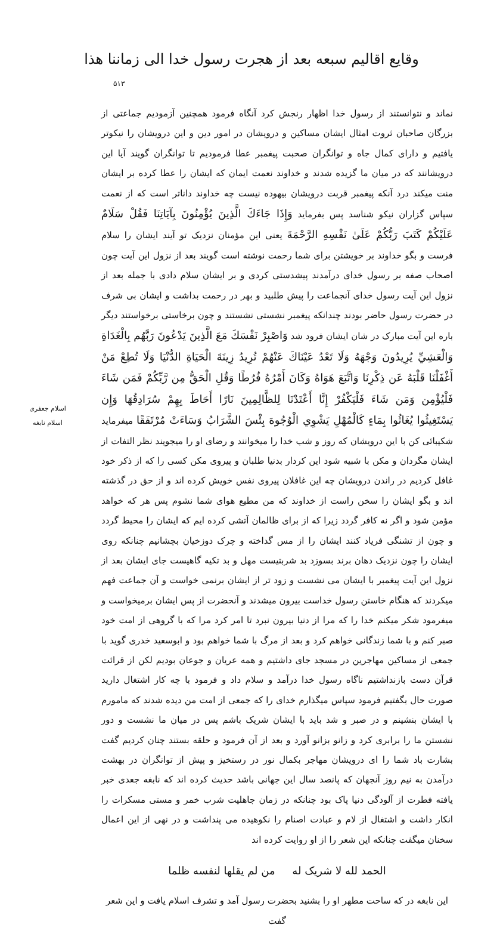وقایع اقالیم سبعه بعد از هجرت رسول خدا الی زماننا هذا
۵۱۳
اسلام جعفری
اسلام نابغه
نماند و نتوانستند از رسول خدا اظهار رنجش کرد آنگاه فرمود همچنین آزمودیم جماعتی از بزرگان صاحبان ثروت امثال ایشان مساکین و درویشان در امور دین و این درویشان را نیکوتر یافتیم و دارای کمال جاه و توانگران صحبت پیغمبر عطا فرمودیم تا توانگران گویند آیا این درویشانند که در میان ما گزیده شدند و خداوند نعمت ایمان که ایشان را عطا کرده بر ایشان منت میکند درد آنکه پیغمبر قربت درویشان بیهوده نیست چه خداوند داناتر است که از نعمت سپاس گزاران نیکو شناسد پس بفرماید وَإِذَا جَاءَكَ الَّذِينَ يُؤْمِنُونَ بِآيَاتِنَا فَقُلْ سَلَامٌ عَلَيْكُمْ كَتَبَ رَبُّكُمْ عَلَىٰ نَفْسِهِ الرَّحْمَةَ یعنی این مؤمنان نزدیک تو آیند ایشان را سلام فرست و بگو خداوند بر خویشتن برای شما رحمت نوشته است گویند بعد از نزول این آیت چون اصحاب صفه بر رسول خدای درآمدند پیشدستی کردی و بر ایشان سلام دادی با جمله بعد از نزول این آیت رسول خدای آنجماعت را پیش طلبید و بهر در رحمت بداشت و ایشان بی شرف در حضرت رسول حاضر بودند چندانکه پیغمبر نشستی نشستند و چون برخاستی برخواستند دیگر باره این آیت مبارک در شان ایشان فرود شد وَاصْبِرْ نَفْسَكَ مَعَ الَّذِينَ يَدْعُونَ رَبَّهُم بِالْغَدَاةِ وَالْعَشِيِّ يُرِيدُونَ وَجْهَهُ وَلَا تَعْدُ عَيْنَاكَ عَنْهُمْ تُرِيدُ زِينَةَ الْحَيَاةِ الدُّنْيَا وَلَا تُطِعْ مَنْ أَغْفَلْنَا قَلْبَهُ عَن ذِكْرِنَا وَاتَّبَعَ هَوَاهُ وَكَانَ أَمْرُهُ فُرُطًا وَقُلِ الْحَقُّ مِن رَّبِّكُمْ فَمَن شَاءَ فَلْيُؤْمِن وَمَن شَاءَ فَلْيَكْفُرْ إِنَّا أَعْتَدْنَا لِلظَّالِمِينَ نَارًا أَحَاطَ بِهِمْ سُرَادِقُهَا وَإِن يَسْتَغِيثُوا يُغَاثُوا بِمَاءٍ كَالْمُهْلِ يَشْوِي الْوُجُوهَ بِئْسَ الشَّرَابُ وَسَاءَتْ مُرْتَفَقًا میفرماید شکیبائی کن با این درویشان که روز و شب خدا را میخوانند و رضای او را میجویند نظر التفات از ایشان مگردان و مکن با شبیه شود این کردار بدنیا طلبان و پیروی مکن کسی را که از ذکر خود غافل کردیم در راندن درویشان چه این غافلان پیروی نفس خویش کرده اند و از حق در گذشته اند و بگو ایشان را سخن راست از خداوند که من مطیع هوای شما نشوم پس هر که خواهد مؤمن شود و اگر نه کافر گردد زیرا که از برای ظالمان آتشی کرده ایم که ایشان را محیط گردد و چون از تشنگی فریاد کنند ایشان را از مس گداخته و چرک دوزخیان بچشانیم چنانکه روی ایشان را چون نزدیک دهان برند بسوزد بد شربتیست مهل و بد تکیه گاهیست جای ایشان بعد از نزول این آیت پیغمبر با ایشان می نشست و زود تر از ایشان برنمی خواست و آن جماعت فهم میکردند که هنگام خاستن رسول خداست بیرون میشدند و آنحضرت از پس ایشان برمیخواست و میفرمود شکر میکنم خدا را که مرا از دنیا بیرون نبرد تا امر کرد مرا که با گروهی از امت خود صبر کنم و با شما زندگانی خواهم کرد و بعد از مرگ با شما خواهم بود و ابوسعید خدری گوید با جمعی از مساکین مهاجرین در مسجد جای داشتیم و همه عریان و جوعان بودیم لکن از قرائت قرآن دست بازنداشتیم ناگاه رسول خدا درآمد و سلام داد و فرمود با چه کار اشتغال دارید صورت حال بگفتیم فرمود سپاس میگذارم خدای را که جمعی از امت من دیده شدند که مامورم با ایشان بنشینم و در صبر و شد باید با ایشان شریک باشم پس در میان ما نشست و دور نشستن ما را برابری کرد و زانو بزانو آورد و بعد از آن فرمود و حلقه بستند چنان کردیم گفت بشارت باد شما را ای درویشان مهاجر بکمال نور در رستخیز و پیش از توانگران در بهشت درآمدن به نیم روز آنجهان که پانصد سال این جهانی باشد حدیث کرده اند که نابغه جعدی خبر یافته فطرت از آلودگی دنیا پاک بود چنانکه در زمان جاهلیت شرب خمر و مستی مسکرات را انکار داشت و اشتغال از لام و عبادت اصنام را نکوهیده می پنداشت و در نهی از این اعمال سخنان میگفت چنانکه این شعر را از او روایت کرده اند
الحمد لله لا شریک له من لم یقلها لنفسه ظلما
این نابغه در که ساحت مطهر او را بشنید بحضرت رسول آمد و تشرف اسلام یافت و این شعر گفت